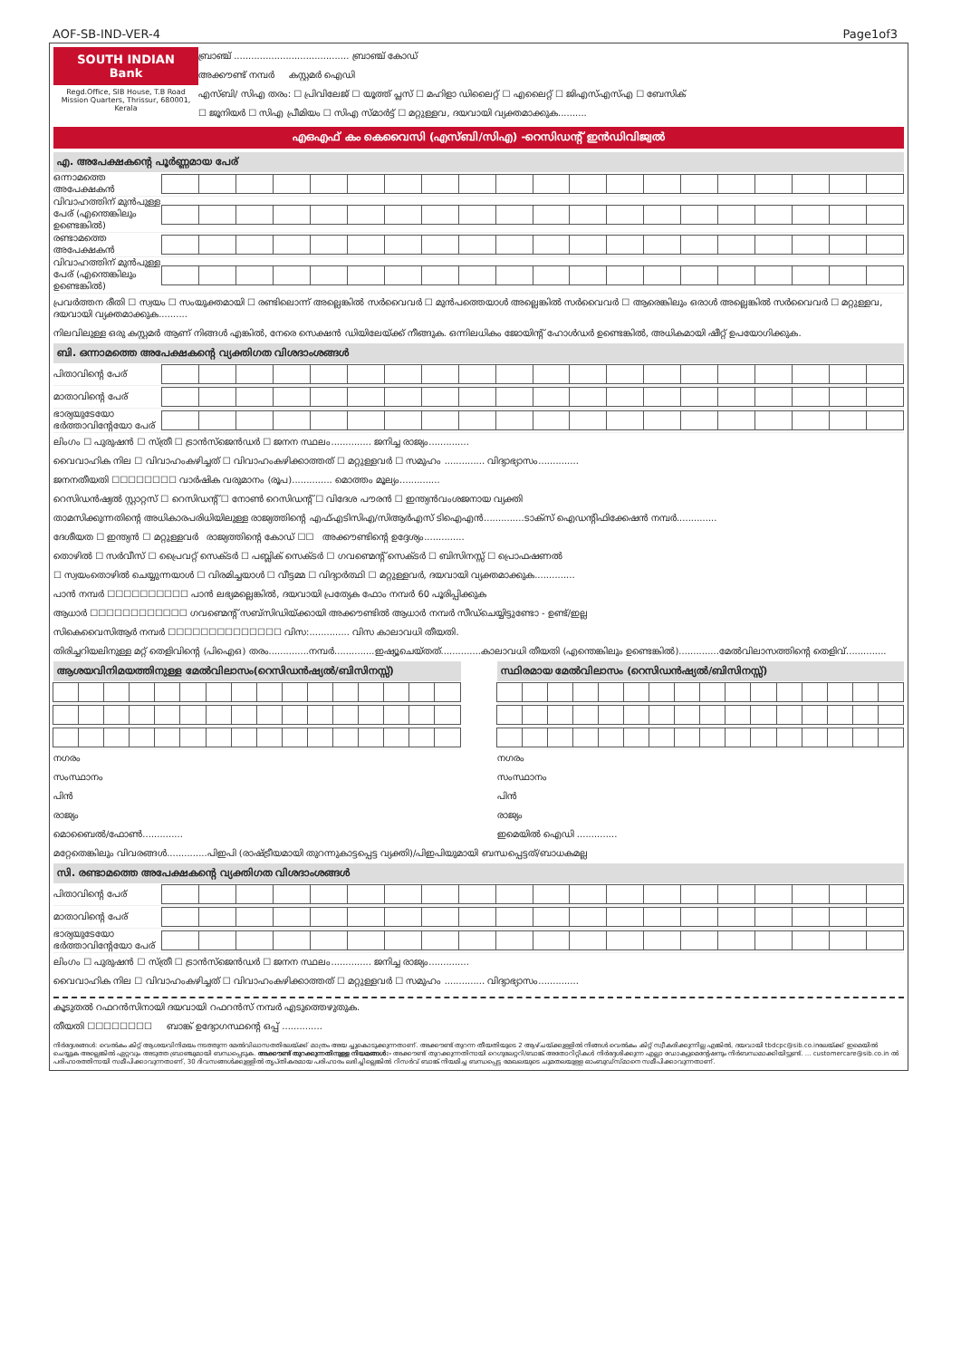AOF-SB-IND-VER-4 Page1of3
SOUTH INDIAN Bank
Regd.Office, SIB House, T.B Road Mission Quarters, Thrissur, 680001, Kerala
ബ്രാഞ്ച് ........................................ ബ്രാഞ്ച് കോഡ്
അക്കൗണ്ട് നമ്പർ കസ്റ്റമർ ഐഡി
എസ്ബി/ സിഎ തരം: ☐ പ്രിവിലേജ് ☐ യൂത്ത് പ്ലസ് ☐ മഹിളാ ഡിലൈറ്റ് ☐ എലൈറ്റ് ☐ ജിഎസ്എസ്എ ☐ ബേസിക്
☐ ജൂനിയർ ☐ സിഎ പ്രീമിയം ☐ സിഎ സ്മാർട്ട് ☐ മറ്റുള്ളവ, ദയവായി വ്യക്തമാക്കുക..........
എഒഎഫ് കം കെവൈസി (എസ്ബി/സിഎ) -റെസിഡന്റ് ഇൻഡിവിജ്വൽ
എ. അപേക്ഷകന്റെ പൂർണ്ണമായ പേര്
ഒന്നാമത്തെ അപേക്ഷകൻ
വിവാഹത്തിന് മുൻപുള്ള പേര് (എന്തെങ്കിലും ഉണ്ടെങ്കിൽ)
രണ്ടാമത്തെ അപേക്ഷകൻ
വിവാഹത്തിന് മുൻപുള്ള പേര് (എന്തെങ്കിലും ഉണ്ടെങ്കിൽ)
പ്രവർത്തന രീതി ☐ സ്വയം ☐ സംയുക്തമായി ☐ രണ്ടിലൊന്ന് അല്ലെങ്കിൽ സർവൈവർ ☐ മുൻപത്തെയാൾ അല്ലെങ്കിൽ സർവൈവർ ☐ ആരെങ്കിലും ഒരാൾ അല്ലെങ്കിൽ സർവൈവർ ☐ മറ്റുള്ളവ, ദയവായി വ്യക്തമാക്കുക..........
നിലവിലുള്ള ഒരു കസ്റ്റമർ ആണ് നിങ്ങൾ എങ്കിൽ, നേരെ സെക്ഷൻ ഡിയിലേയ്ക്ക് നീങ്ങുക. ഒന്നിലധികം ജോയിന്റ് ഹോൾഡർ ഉണ്ടെങ്കിൽ, അധികമായി ഷീറ്റ് ഉപയോഗിക്കുക.
ബി. ഒന്നാമത്തെ അപേക്ഷകന്റെ വ്യക്തിഗത വിശദാംശങ്ങൾ
പിതാവിന്റെ പേര്
മാതാവിന്റെ പേര്
ഭാര്യയുടേയോ ഭർത്താവിന്റേയോ പേര്
ലിംഗം ☐ പുരുഷൻ ☐ സ്ത്രീ ☐ ട്രാൻസ്ജെൻഡർ ☐ ജനന സ്ഥലം.............. ജനിച്ച രാജ്യം..............
വൈവാഹിക നില ☐ വിവാഹംകഴിച്ചത് ☐ വിവാഹംകഴിക്കാത്തത് ☐ മറ്റുള്ളവർ ☐ സമുഹം .............. വിദ്യാഭ്യാസം..............
ജനനതീയതി ☐☐☐☐☐☐☐☐ വാർഷിക വരുമാനം (രൂപ).............. മൊത്തം മൂല്യം..............
റെസിഡൻഷ്യൽ സ്റ്റാറ്റസ് ☐ റെസിഡന്റ് ☐ നോൺ റെസിഡന്റ് ☐ വിദേശ പൗരൻ ☐ ഇന്ത്യൻവംശജനായ വ്യക്തി
താമസിക്കുന്നതിന്റെ അധികാരപരിധിയിലുള്ള രാജ്യത്തിന്റെ എഫ്എടിസിഎ/സിആർഎസ് ടിഐഎൻ..............ടാക്സ് ഐഡന്റിഫിക്കേഷൻ നമ്പർ..............
ദേശീയത ☐ ഇന്ത്യൻ ☐ മറ്റുള്ളവർ രാജ്യത്തിന്റെ കോഡ് ☐☐ അക്കൗണ്ടിന്റെ ഉദ്ദേശ്യം..............
തൊഴിൽ ☐ സർവീസ് ☐ പ്രൈവറ്റ് സെക്ടർ ☐ പബ്ലിക് സെക്ടർ ☐ ഗവണ്മെന്റ് സെക്ടർ ☐ ബിസിനസ്സ് ☐ പ്രൊഫഷണൽ
☐ സ്വയംതൊഴിൽ ചെയ്യുന്നയാൾ ☐ വിരമിച്ചയാൾ ☐ വീട്ടമ്മ ☐ വിദ്യാർത്ഥി ☐ മറ്റുള്ളവർ, ദയവായി വ്യക്തമാക്കുക..............
പാൻ നമ്പർ ☐☐☐☐☐☐☐☐☐☐ പാൻ ലഭ്യമല്ലെങ്കിൽ, ദയവായി പ്രത്യേക ഫോം നമ്പർ 60 പൂരിപ്പിക്കുക
ആധാർ ☐☐☐☐☐☐☐☐☐☐☐☐ ഗവണ്മെന്റ് സബ്സിഡിയ്ക്കായി അക്കൗണ്ടിൽ ആധാർ നമ്പർ സീഡ്ചെയ്യിട്ടുണ്ടോ - ഉണ്ട്/ഇല്ല
സികെവൈസിആർ നമ്പർ ☐☐☐☐☐☐☐☐☐☐☐☐☐☐ വിസ:.............. വിസ കാലാവധി തീയതി.
തിരിച്ചറിയലിനുള്ള മറ്റ് തെളിവിന്റെ (പിഐഒ) തരം..............നമ്പർ..............ഇഷ്യൂചെയ്തത്..............കാലാവധി തീയതി (എന്തെങ്കിലും ഉണ്ടെങ്കിൽ)..............മേൽവിലാസത്തിന്റെ തെളിവ്..............
ആശയവിനിമയത്തിനുള്ള മേൽവിലാസം(റെസിഡൻഷ്യൽ/ബിസിനസ്സ്)
നഗരം
സംസ്ഥാനം
പിൻ
രാജ്യം
മൊബൈൽ/ഫോൺ..............
സ്ഥിരമായ മേൽവിലാസം (റെസിഡൻഷ്യൽ/ബിസിനസ്സ്)
നഗരം
സംസ്ഥാനം
പിൻ
രാജ്യം
ഇമെയിൽ ഐഡി ..............
മറ്റേതെങ്കിലും വിവരങ്ങൾ..............പിഇപി (രാഷ്ട്രീയമായി തുറന്നുകാട്ടപ്പെട്ട വ്യക്തി)/പിഇപിയുമായി ബന്ധപ്പെട്ടത്/ബാധകമല്ല
സി. രണ്ടാമത്തെ അപേക്ഷകന്റെ വ്യക്തിഗത വിശദാംശങ്ങൾ
പിതാവിന്റെ പേര്
മാതാവിന്റെ പേര്
ഭാര്യയുടേയോ ഭർത്താവിന്റേയോ പേര്
ലിംഗം ☐ പുരുഷൻ ☐ സ്ത്രീ ☐ ട്രാൻസ്ജെൻഡർ ☐ ജനന സ്ഥലം.............. ജനിച്ച രാജ്യം..............
വൈവാഹിക നില ☐ വിവാഹംകഴിച്ചത് ☐ വിവാഹംകഴിക്കാത്തത് ☐ മറ്റുള്ളവർ ☐ സമുഹം .............. വിദ്യാഭ്യാസം..............
കൂടുതൽ റഫറൻസിനായി ദയവായി റഫറൻസ് നമ്പർ എടുത്തെഴുതുക.
തീയതി ☐☐☐☐☐☐☐☐ ബാങ്ക് ഉദ്യോഗസ്ഥന്റെ ഒപ്പ് ..............
നിർദ്ദേശങ്ങൾ: വെൽകം കിറ്റ് ആശയവിനിമയം നടത്തുന്ന മേൽവിലാസത്തിലേയ്ക്ക് മാത്രം അയ ച്ചുകൊടുക്കുന്നതാണ്. അക്കൗണ്ട് തുറന്ന തീയതിയുടെ 2 ആഴ്ചയ്ക്കുള്ളിൽ നിങ്ങൾ വെൽകം കിറ്റ് സ്വീകരിക്കുന്നില്ല എങ്കിൽ, ദയവായി tbdcpc@sib.co.inലേയ്ക്ക് ഇമെയിൽ ചെയ്യുക അല്ലെങ്കിൽ ഏറ്റവും അടുത്ത ബ്രാഞ്ചുമായി ബന്ധപ്പെടുക. അക്കൗണ്ട് തുറക്കുന്നതിനുള്ള നിയമങ്ങൾ:- അക്കൗണ്ട് തുറക്കുന്നതിനായി റെഗുലേറ്ററി/ബാങ്ക് അതോറിറ്റികൾ നിർദ്ദേശിക്കുന്ന എല്ലാ ഡോക്യുമെന്റേഷനും നിർബന്ധമാക്കിയിട്ടുണ്ട്. ... customercare@sib.co.in ൽ പരിഹാരത്തിനായി സമീപിക്കാവുന്നതാണ്, 30 ദിവസങ്ങൾക്കുള്ളിൽ തൃപ്തികരമായ പരിഹാരം ലഭിച്ചില്ലെങ്കിൽ റിസർവ് ബാങ്ക് നിയമിച്ച ബന്ധപ്പെട്ട മേഖലയുടെ ചുമതലയുള്ള ഓംബുഡ്സ്മാനെ സമീപിക്കാവുന്നതാണ്.